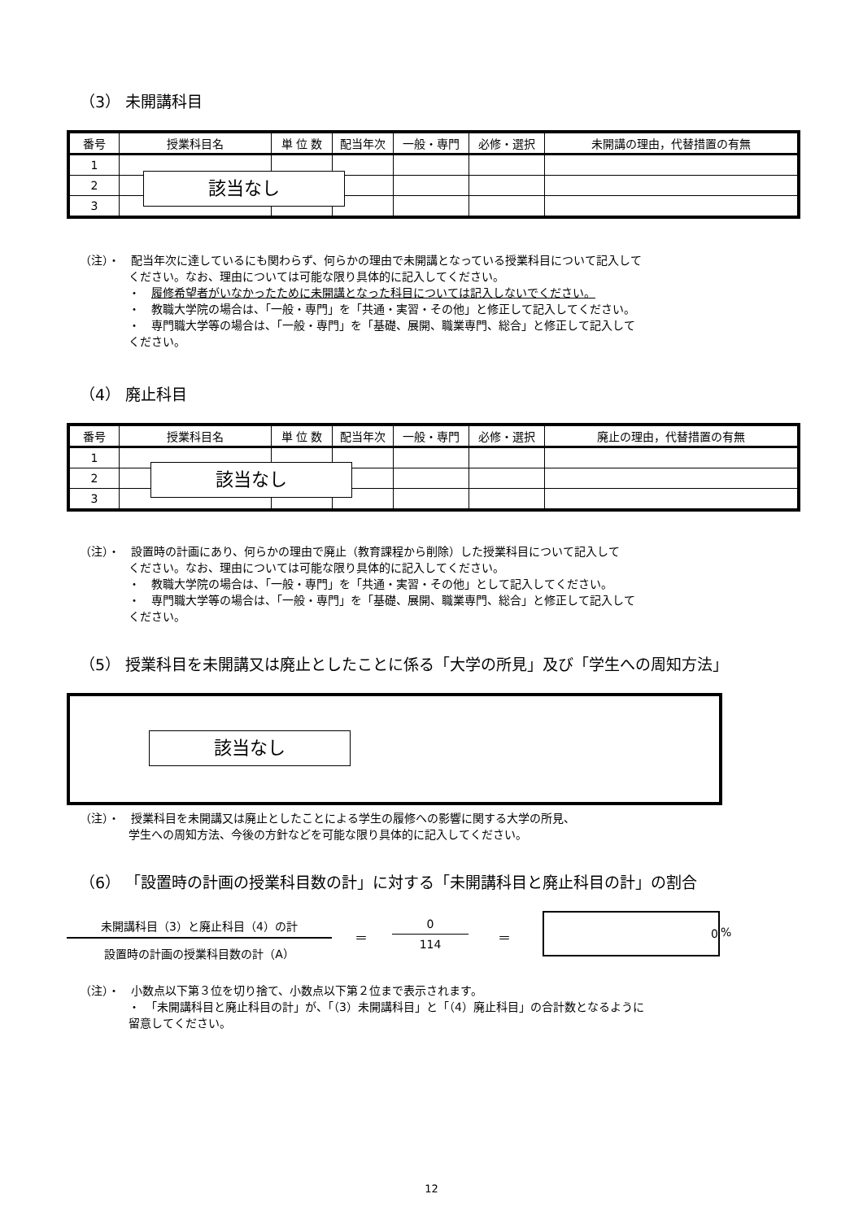（3） 未開講科目
| 番号 | 授業科目名 | 単 位 数 | 配当年次 | 一般・専門 | 必修・選択 | 未開講の理由，代替措置の有無 |
| --- | --- | --- | --- | --- | --- | --- |
| 1 | | | | | | |
| 2 | | | | | | |
| 3 | | | | | | |
該当なし
（注）・　配当年次に達しているにも関わらず、何らかの理由で未開講となっている授業科目について記入して
ください。なお、理由については可能な限り具体的に記入してください。
・　履修希望者がいなかったために未開講となった科目については記入しないでください。
・　教職大学院の場合は、「一般・専門」を「共通・実習・その他」と修正して記入してください。
・　専門職大学等の場合は、「一般・専門」を「基礎、展開、職業専門、総合」と修正して記入して
ください。
（4） 廃止科目
| 番号 | 授業科目名 | 単 位 数 | 配当年次 | 一般・専門 | 必修・選択 | 廃止の理由，代替措置の有無 |
| --- | --- | --- | --- | --- | --- | --- |
| 1 | | | | | | |
| 2 | | | | | | |
| 3 | | | | | | |
該当なし
（注）・　設置時の計画にあり、何らかの理由で廃止（教育課程から削除）した授業科目について記入して
ください。なお、理由については可能な限り具体的に記入してください。
・　教職大学院の場合は、「一般・専門」を「共通・実習・その他」として記入してください。
・　専門職大学等の場合は、「一般・専門」を「基礎、展開、職業専門、総合」と修正して記入して
ください。
（5） 授業科目を未開講又は廃止としたことに係る「大学の所見」及び「学生への周知方法」
該当なし
（注）・　授業科目を未開講又は廃止としたことによる学生の履修への影響に関する大学の所見、
学生への周知方法、今後の方針などを可能な限り具体的に記入してください。
（6） 「設置時の計画の授業科目数の計」に対する「未開講科目と廃止科目の計」の割合
未開講科目（3）と廃止科目（4）の計
設置時の計画の授業科目数の計（A）
＝
0
114
＝
0
%
（注）・　小数点以下第３位を切り捨て、小数点以下第２位まで表示されます。
・　「未開講科目と廃止科目の計」が、「（3）未開講科目」と「（4）廃止科目」の合計数となるように
留意してください。
12